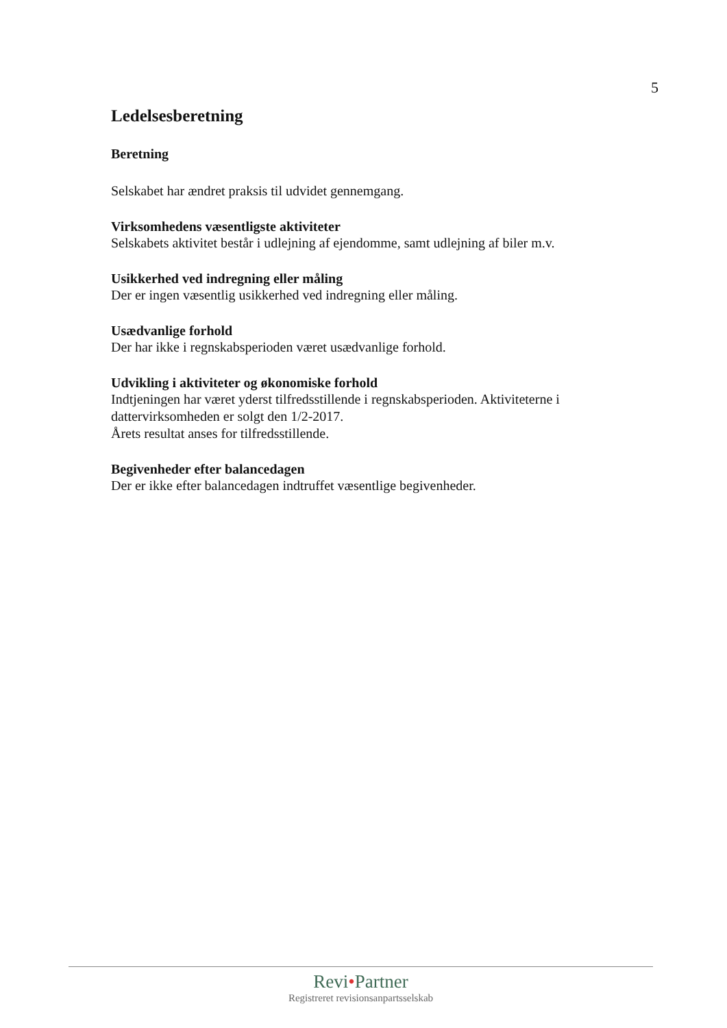5
Ledelsesberetning
Beretning
Selskabet har ændret praksis til udvidet gennemgang.
Virksomhedens væsentligste aktiviteter
Selskabets aktivitet består i udlejning af ejendomme, samt udlejning af biler m.v.
Usikkerhed ved indregning eller måling
Der er ingen væsentlig usikkerhed ved indregning eller måling.
Usædvanlige forhold
Der har ikke i regnskabsperioden været usædvanlige forhold.
Udvikling i aktiviteter og økonomiske forhold
Indtjeningen har været yderst tilfredsstillende i regnskabsperioden. Aktiviteterne i dattervirksomheden er solgt den 1/2-2017.
Årets resultat anses for tilfredsstillende.
Begivenheder efter balancedagen
Der er ikke efter balancedagen indtruffet væsentlige begivenheder.
Revi•Partner
Registreret revisionsanpartsselskab